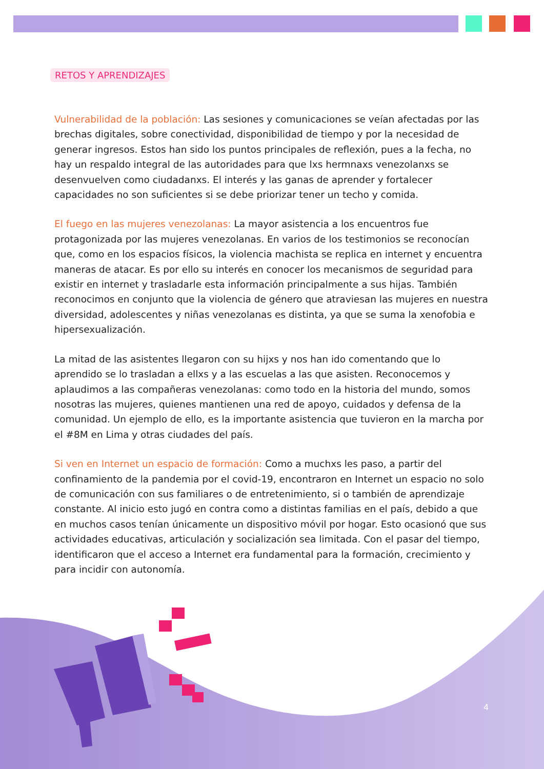RETOS Y APRENDIZAJES
Vulnerabilidad de la población: Las sesiones y comunicaciones se veían afectadas por las brechas digitales, sobre conectividad, disponibilidad de tiempo y por la necesidad de generar ingresos. Estos han sido los puntos principales de reflexión, pues a la fecha, no hay un respaldo integral de las autoridades para que lxs hermnaxs venezolanxs se desenvuelven como ciudadanxs. El interés y las ganas de aprender y fortalecer capacidades no son suficientes si se debe priorizar tener un techo y comida.
El fuego en las mujeres venezolanas: La mayor asistencia a los encuentros fue protagonizada por las mujeres venezolanas. En varios de los testimonios se reconocían que, como en los espacios físicos, la violencia machista se replica en internet y encuentra maneras de atacar. Es por ello su interés en conocer los mecanismos de seguridad para existir en internet y trasladarle esta información principalmente a sus hijas. También reconocimos en conjunto que la violencia de género que atraviesan las mujeres en nuestra diversidad, adolescentes y niñas venezolanas es distinta, ya que se suma la xenofobia e hipersexualización.
La mitad de las asistentes llegaron con su hijxs y nos han ido comentando que lo aprendido se lo trasladan a ellxs y a las escuelas a las que asisten. Reconocemos y aplaudimos a las compañeras venezolanas: como todo en la historia del mundo, somos nosotras las mujeres, quienes mantienen una red de apoyo, cuidados y defensa de la comunidad. Un ejemplo de ello, es la importante asistencia que tuvieron en la marcha por el #8M en Lima y otras ciudades del país.
Si ven en Internet un espacio de formación: Como a muchxs les paso, a partir del confinamiento de la pandemia por el covid-19, encontraron en Internet un espacio no solo de comunicación con sus familiares o de entretenimiento, si o también de aprendizaje constante. Al inicio esto jugó en contra como a distintas familias en el país, debido a que en muchos casos tenían únicamente un dispositivo móvil por hogar. Esto ocasionó que sus actividades educativas, articulación y socialización sea limitada. Con el pasar del tiempo, identificaron que el acceso a Internet era fundamental para la formación, crecimiento y para incidir con autonomía.
4